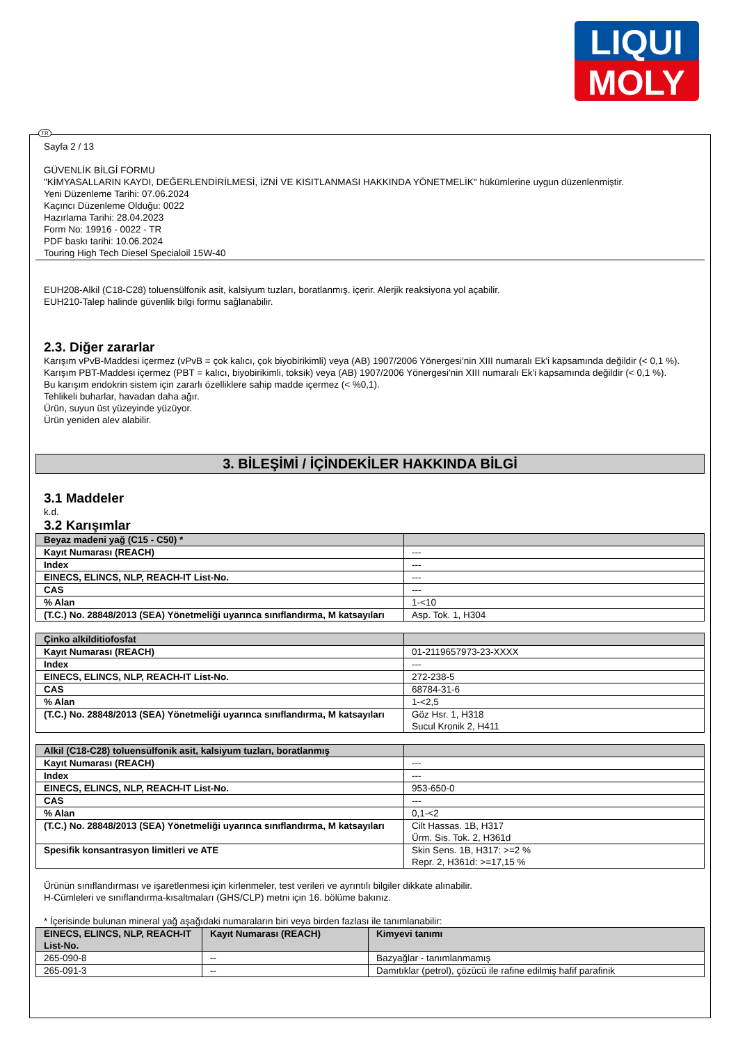LIQUI
MOLY
TR
Sayfa 2 / 13
GÜVENLİK BİLGİ FORMU
"KİMYASALLARIN KAYDI, DEĞERLENDİRİLMESİ, İZNİ VE KISITLANMASI HAKKINDA YÖNETMELİK" hükümlerine uygun düzenlenmiştir.
Yeni Düzenleme Tarihi: 07.06.2024
Kaçıncı Düzenleme Olduğu: 0022
Hazırlama Tarihi: 28.04.2023
Form No: 19916 - 0022 - TR
PDF baskı tarihi: 10.06.2024
Touring High Tech Diesel Specialoil 15W-40
EUH208-Alkil (C18-C28) toluensülfonik asit, kalsiyum tuzları, boratlanmış. içerir. Alerjik reaksiyona yol açabilir.
EUH210-Talep halinde güvenlik bilgi formu sağlanabilir.
2.3. Diğer zararlar
Karışım vPvB-Maddesi içermez (vPvB = çok kalıcı, çok biyobirikimli) veya (AB) 1907/2006 Yönergesi'nin XIII numaralı Ek'i kapsamında değildir (< 0,1 %).
Karışım PBT-Maddesi içermez (PBT = kalıcı, biyobirikimli, toksik) veya (AB) 1907/2006 Yönergesi'nin XIII numaralı Ek'i kapsamında değildir (< 0,1 %).
Bu karışım endokrin sistem için zararlı özelliklere sahip madde içermez (< %0,1).
Tehlikeli buharlar, havadan daha ağır.
Ürün, suyun üst yüzeyinde yüzüyor.
Ürün yeniden alev alabilir.
3. BİLEŞİMİ / İÇİNDEKİLER HAKKINDA BİLGİ
3.1 Maddeler
k.d.
3.2 Karışımlar
| Beyaz madeni yağ (C15 - C50) * | |
| Kayıt Numarası (REACH) | --- |
| Index | --- |
| EINECS, ELINCS, NLP, REACH-IT List-No. | --- |
| CAS | --- |
| % Alan | 1-<10 |
| (T.C.) No. 28848/2013 (SEA) Yönetmeliği uyarınca sınıflandırma, M katsayıları | Asp. Tok. 1, H304 |
| Çinko alkilditiofosfat | |
| Kayıt Numarası (REACH) | 01-2119657973-23-XXXX |
| Index | --- |
| EINECS, ELINCS, NLP, REACH-IT List-No. | 272-238-5 |
| CAS | 68784-31-6 |
| % Alan | 1-<2,5 |
| (T.C.) No. 28848/2013 (SEA) Yönetmeliği uyarınca sınıflandırma, M katsayıları | Göz Hsr. 1, H318 Sucul Kronik 2, H411 |
| Alkil (C18-C28) toluensülfonik asit, kalsiyum tuzları, boratlanmış | |
| Kayıt Numarası (REACH) | --- |
| Index | --- |
| EINECS, ELINCS, NLP, REACH-IT List-No. | 953-650-0 |
| CAS | --- |
| % Alan | 0,1-<2 |
| (T.C.) No. 28848/2013 (SEA) Yönetmeliği uyarınca sınıflandırma, M katsayıları | Cilt Hassas. 1B, H317 Ürm. Sis. Tok. 2, H361d |
| Spesifik konsantrasyon limitleri ve ATE | Skin Sens. 1B, H317: >=2 % Repr. 2, H361d: >=17,15 % |
Ürünün sınıflandırması ve işaretlenmesi için kirlenmeler, test verileri ve ayrıntılı bilgiler dikkate alınabilir.
H-Cümleleri ve sınıflandırma-kısaltmaları (GHS/CLP) metni için 16. bölüme bakınız.
* İçerisinde bulunan mineral yağ aşağıdaki numaraların biri veya birden fazlası ile tanımlanabilir:
| EINECS, ELINCS, NLP, REACH-IT List-No. | Kayıt Numarası (REACH) | Kimyevi tanımı |
| --- | --- | --- |
| 265-090-8 | -- | Bazyağlar - tanımlanmamış |
| 265-091-3 | -- | Damıtıklar (petrol), çözücü ile rafine edilmiş hafif parafinik |